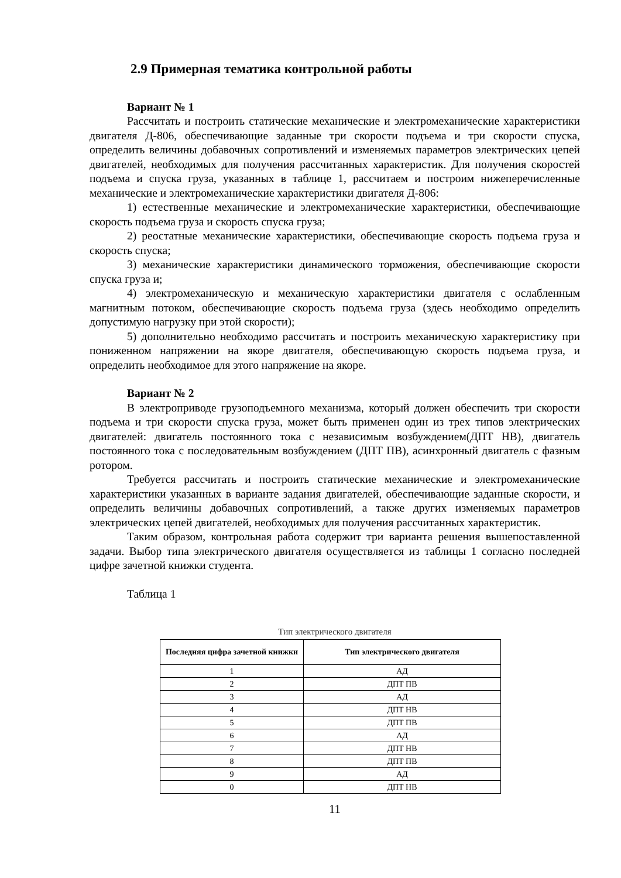2.9 Примерная тематика контрольной работы
Вариант № 1
Рассчитать и построить статические механические и электромеханические характеристики двигателя Д-806, обеспечивающие заданные три скорости подъема и три скорости спуска, определить величины добавочных сопротивлений и изменяемых параметров электрических цепей двигателей, необходимых для получения рассчитанных характеристик. Для получения скоростей подъема и спуска груза, указанных в таблице 1, рассчитаем и построим нижеперечисленные механические и электромеханические характеристики двигателя Д-806:
1) естественные механические и электромеханические характеристики, обеспечивающие скорость подъема груза и скорость спуска груза;
2) реостатные механические характеристики, обеспечивающие скорость подъема груза и скорость спуска;
3) механические характеристики динамического торможения, обеспечивающие скорости спуска груза и;
4) электромеханическую и механическую характеристики двигателя с ослабленным магнитным потоком, обеспечивающие скорость подъема груза (здесь необходимо определить допустимую нагрузку при этой скорости);
5) дополнительно необходимо рассчитать и построить механическую характеристику при пониженном напряжении на якоре двигателя, обеспечивающую скорость подъема груза, и определить необходимое для этого напряжение на якоре.
Вариант № 2
В электроприводе грузоподъемного механизма, который должен обеспечить три скорости подъема и три скорости спуска груза, может быть применен один из трех типов электрических двигателей: двигатель постоянного тока с независимым возбуждением(ДПТ НВ), двигатель постоянного тока с последовательным возбуждением (ДПТ ПВ), асинхронный двигатель с фазным ротором.
Требуется рассчитать и построить статические механические и электромеханические характеристики указанных в варианте задания двигателей, обеспечивающие заданные скорости, и определить величины добавочных сопротивлений, а также других изменяемых параметров электрических цепей двигателей, необходимых для получения рассчитанных характеристик.
Таким образом, контрольная работа содержит три варианта решения вышепоставленной задачи. Выбор типа электрического двигателя осуществляется из таблицы 1 согласно последней цифре зачетной книжки студента.
Таблица 1
Тип электрического двигателя
| Последняя цифра зачетной книжки | Тип электрического двигателя |
| --- | --- |
| 1 | АД |
| 2 | ДПТ ПВ |
| 3 | АД |
| 4 | ДПТ НВ |
| 5 | ДПТ ПВ |
| 6 | АД |
| 7 | ДПТ НВ |
| 8 | ДПТ ПВ |
| 9 | АД |
| 0 | ДПТ НВ |
11